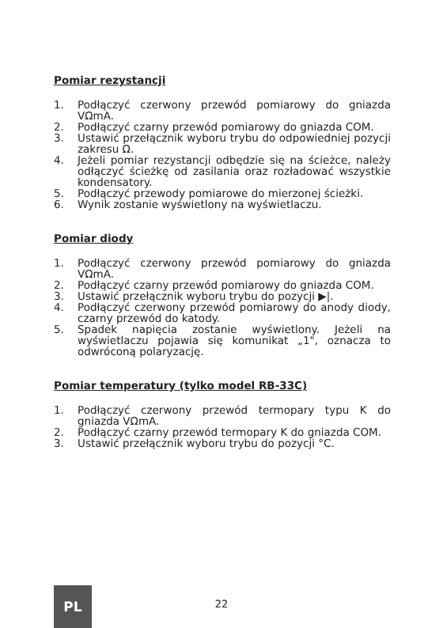Pomiar rezystancji
1. Podłączyć czerwony przewód pomiarowy do gniazda VΩmA.
2. Podłączyć czarny przewód pomiarowy do gniazda COM.
3. Ustawić przełącznik wyboru trybu do odpowiedniej pozycji zakresu Ω.
4. Jeżeli pomiar rezystancji odbędzie się na ścieżce, należy odłączyć ścieżkę od zasilania oraz rozładować wszystkie kondensatory.
5. Podłączyć przewody pomiarowe do mierzonej ścieżki.
6. Wynik zostanie wyświetlony na wyświetlaczu.
Pomiar diody
1. Podłączyć czerwony przewód pomiarowy do gniazda VΩmA.
2. Podłączyć czarny przewód pomiarowy do gniazda COM.
3. Ustawić przełącznik wyboru trybu do pozycji ▶|.
4. Podłączyć czerwony przewód pomiarowy do anody diody, czarny przewód do katody.
5. Spadek napięcia zostanie wyświetlony. Jeżeli na wyświetlaczu pojawia się komunikat „1", oznacza to odwróconą polaryzację.
Pomiar temperatury (tylko model RB-33C)
1. Podłączyć czerwony przewód termopary typu K do gniazda VΩmA.
2. Podłączyć czarny przewód termopary K do gniazda COM.
3. Ustawić przełącznik wyboru trybu do pozycji °C.
PL
22